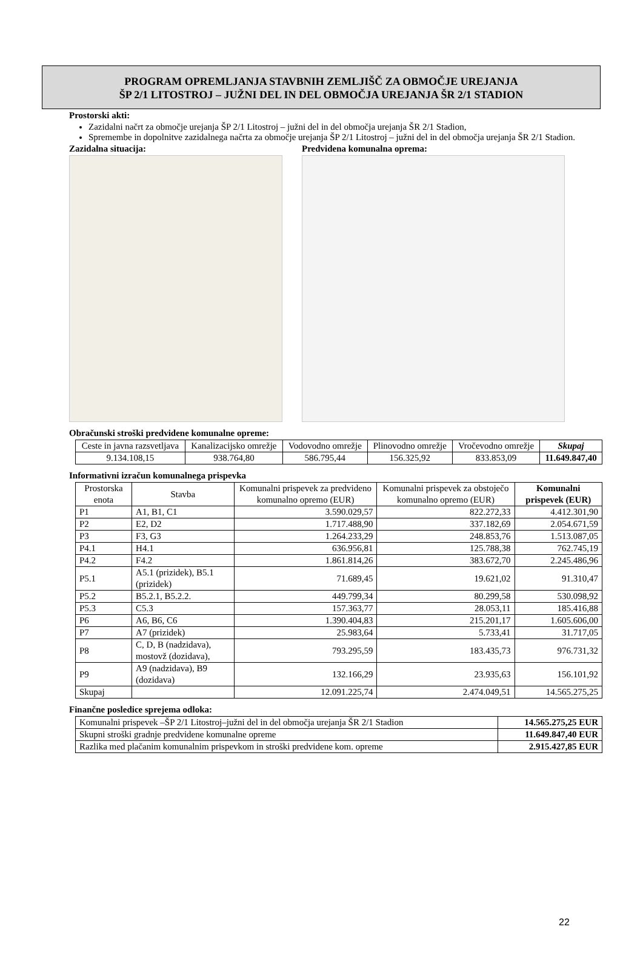PROGRAM OPREMLJANJA STAVBNIH ZEMLJIŠČ ZA OBMOČJE UREJANJA
ŠP 2/1 LITOSTROJ – JUŽNI DEL IN DEL OBMOČJA UREJANJA ŠR 2/1 STADION
Prostorski akti:
Zazidalni načrt za območje urejanja ŠP 2/1 Litostroj – južni del in del območja urejanja ŠR 2/1 Stadion,
Spremembe in dopolnitve zazidalnega načrta za območje urejanja ŠP 2/1 Litostroj – južni del in del območja urejanja ŠR 2/1 Stadion.
Zazidalna situacija: Predvidena komunalna oprema:
Obračunski stroški predvidene komunalne opreme:
| Ceste in javna razsvetljava | Kanalizacijsko omrežje | Vodovodno omrežje | Plinovodno omrežje | Vročevodno omrežje | Skupaj |
| --- | --- | --- | --- | --- | --- |
| 9.134.108,15 | 938.764,80 | 586.795,44 | 156.325,92 | 833.853,09 | 11.649.847,40 |
Informativni izračun komunalnega prispevka
| Prostorska enota | Stavba | Komunalni prispevek za predvideno komunalno opremo (EUR) | Komunalni prispevek za obstoječo komunalno opremo (EUR) | Komunalni prispevek (EUR) |
| --- | --- | --- | --- | --- |
| P1 | A1, B1, C1 | 3.590.029,57 | 822.272,33 | 4.412.301,90 |
| P2 | E2, D2 | 1.717.488,90 | 337.182,69 | 2.054.671,59 |
| P3 | F3, G3 | 1.264.233,29 | 248.853,76 | 1.513.087,05 |
| P4.1 | H4.1 | 636.956,81 | 125.788,38 | 762.745,19 |
| P4.2 | F4.2 | 1.861.814,26 | 383.672,70 | 2.245.486,96 |
| P5.1 | A5.1 (prizidek), B5.1 (prizidek) | 71.689,45 | 19.621,02 | 91.310,47 |
| P5.2 | B5.2.1, B5.2.2. | 449.799,34 | 80.299,58 | 530.098,92 |
| P5.3 | C5.3 | 157.363,77 | 28.053,11 | 185.416,88 |
| P6 | A6, B6, C6 | 1.390.404,83 | 215.201,17 | 1.605.606,00 |
| P7 | A7 (prizidek) | 25.983,64 | 5.733,41 | 31.717,05 |
| P8 | C, D, B (nadzidava), mostovž (dozidava), | 793.295,59 | 183.435,73 | 976.731,32 |
| P9 | A9 (nadzidava), B9 (dozidava) | 132.166,29 | 23.935,63 | 156.101,92 |
| Skupaj | | 12.091.225,74 | 2.474.049,51 | 14.565.275,25 |
Finančne posledice sprejema odloka:
| Komunalni prispevek –ŠP 2/1 Litostroj–južni del in del območja urejanja ŠR 2/1 Stadion | 14.565.275,25 EUR |
| Skupni stroški gradnje predvidene komunalne opreme | 11.649.847,40 EUR |
| Razlika med plačanim komunalnim prispevkom in stroški predvidene kom. opreme | 2.915.427,85 EUR |
22